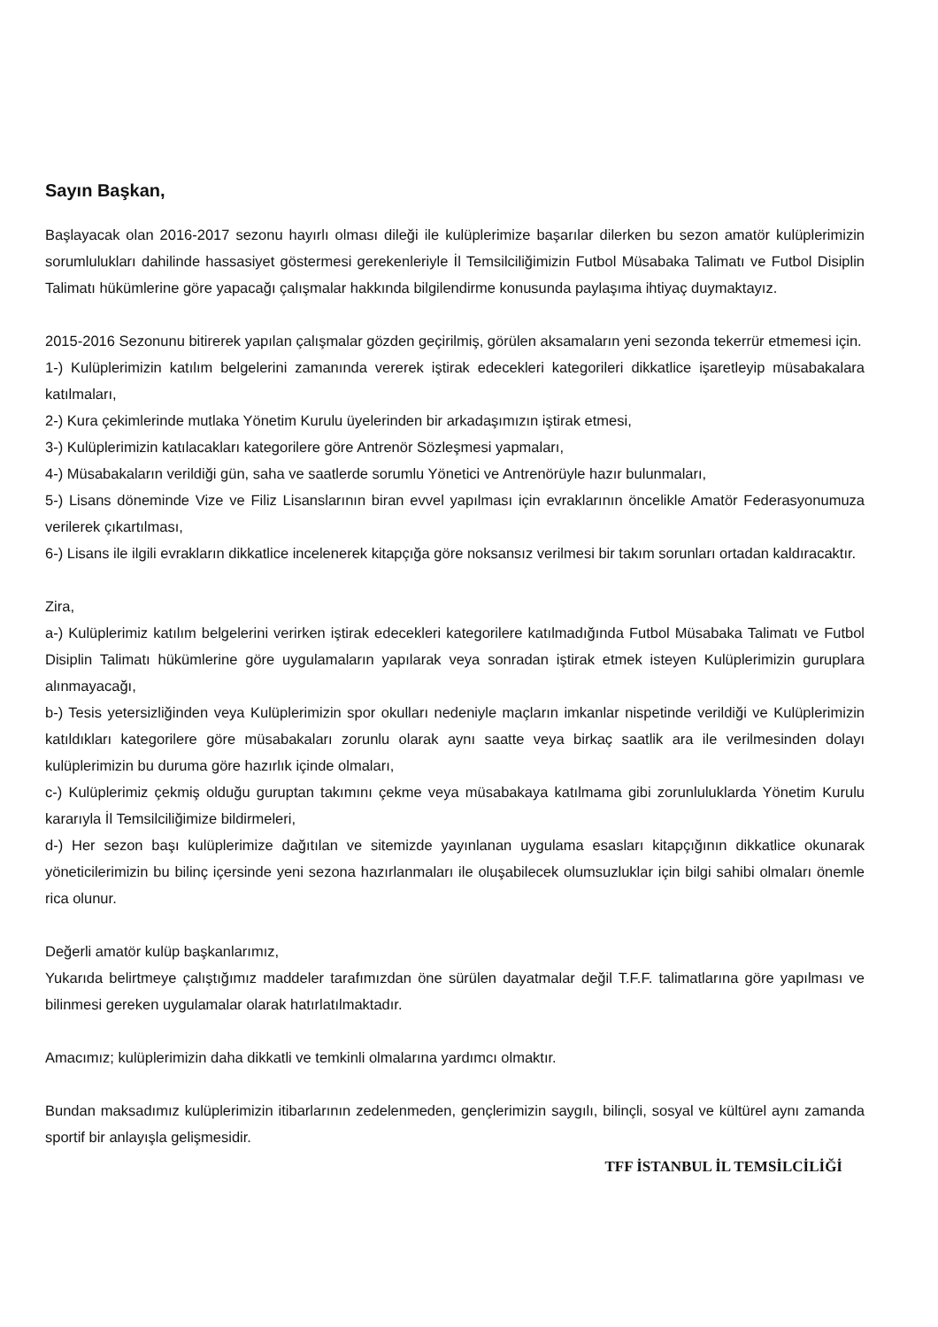Sayın Başkan,
Başlayacak olan 2016-2017 sezonu hayırlı olması dileği ile kulüplerimize başarılar dilerken bu sezon amatör kulüplerimizin sorumlulukları dahilinde hassasiyet göstermesi gerekenleriyle İl Temsilciliğimizin Futbol Müsabaka Talimatı ve Futbol Disiplin Talimatı hükümlerine göre yapacağı çalışmalar hakkında bilgilendirme konusunda paylaşıma ihtiyaç duymaktayız.
2015-2016 Sezonunu bitirerek yapılan çalışmalar gözden geçirilmiş, görülen aksamaların yeni sezonda tekerrür etmemesi için.
1-) Kulüplerimizin katılım belgelerini zamanında vererek iştirak edecekleri kategorileri dikkatlice işaretleyip müsabakalara katılmaları,
2-) Kura çekimlerinde mutlaka Yönetim Kurulu üyelerinden bir arkadaşımızın iştirak etmesi,
3-) Kulüplerimizin katılacakları kategorilere göre Antrenör Sözleşmesi yapmaları,
4-) Müsabakaların verildiği gün, saha ve saatlerde sorumlu Yönetici ve Antrenörüyle hazır bulunmaları,
5-) Lisans döneminde Vize ve Filiz Lisanslarının biran evvel yapılması için evraklarının öncelikle Amatör Federasyonumuza verilerek çıkartılması,
6-) Lisans ile ilgili evrakların dikkatlice incelenerek kitapçığa göre noksansız verilmesi bir takım sorunları ortadan kaldıracaktır.
Zira,
a-) Kulüplerimiz katılım belgelerini verirken iştirak edecekleri kategorilere katılmadığında Futbol Müsabaka Talimatı ve Futbol Disiplin Talimatı hükümlerine göre uygulamaların yapılarak veya sonradan iştirak etmek isteyen Kulüplerimizin guruplara alınmayacağı,
b-) Tesis yetersizliğinden veya Kulüplerimizin spor okulları nedeniyle maçların imkanlar nispetinde verildiği ve Kulüplerimizin katıldıkları kategorilere göre müsabakaları zorunlu olarak aynı saatte veya birkaç saatlik ara ile verilmesinden dolayı kulüplerimizin bu duruma göre hazırlık içinde olmaları,
c-) Kulüplerimiz çekmiş olduğu guruptan takımını çekme veya müsabakaya katılmama gibi zorunluluklarda Yönetim Kurulu kararıyla İl Temsilciliğimize bildirmeleri,
d-) Her sezon başı kulüplerimize dağıtılan ve sitemizde yayınlanan uygulama esasları kitapçığının dikkatlice okunarak yöneticilerimizin bu bilinç içersinde yeni sezona hazırlanmaları ile oluşabilecek olumsuzluklar için bilgi sahibi olmaları önemle rica olunur.
Değerli amatör kulüp başkanlarımız,
Yukarıda belirtmeye çalıştığımız maddeler tarafımızdan öne sürülen dayatmalar değil T.F.F. talimatlarına göre yapılması ve bilinmesi gereken uygulamalar olarak hatırlatılmaktadır.
Amacımız; kulüplerimizin daha dikkatli ve temkinli olmalarına yardımcı olmaktır.
Bundan maksadımız kulüplerimizin itibarlarının zedelenmeden, gençlerimizin saygılı, bilinçli, sosyal ve kültürel aynı zamanda sportif bir anlayışla gelişmesidir.
TFF İSTANBUL İL TEMSİLCİLİĞİ